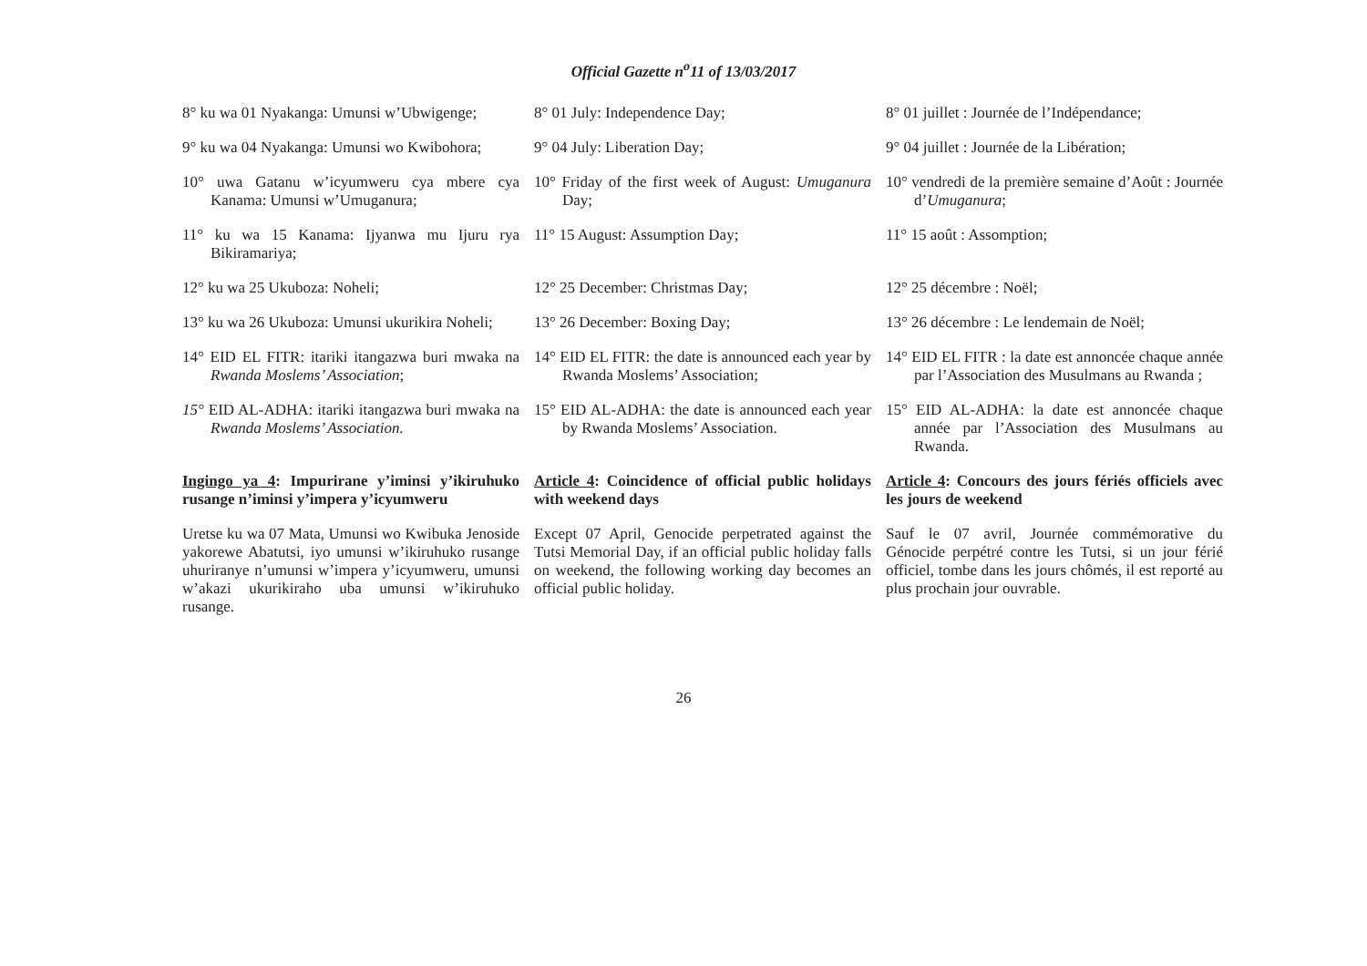Official Gazette n<sup>o</sup>11 of 13/03/2017
8° ku wa 01 Nyakanga: Umunsi w’Ubwigenge;
8° 01 July: Independence Day;
8° 01 juillet : Journée de l’Indépendance;
9° ku wa 04 Nyakanga: Umunsi wo Kwibohora;
9° 04 July: Liberation Day;
9° 04 juillet : Journée de la Libération;
10° uwa Gatanu w’icyumweru cya mbere cya Kanama: Umunsi w’Umuganura;
10° Friday of the first week of August: Umuganura Day;
10° vendredi de la première semaine d’Août : Journée d’Umuganura;
11° ku wa 15 Kanama: Ijyanwa mu Ijuru rya Bikiramariya;
11° 15 August: Assumption Day;
11° 15 août : Assomption;
12° ku wa 25 Ukuboza: Noheli;
12° 25 December: Christmas Day;
12° 25 décembre : Noël;
13° ku wa 26 Ukuboza: Umunsi ukurikira Noheli;
13° 26 December: Boxing Day;
13° 26 décembre : Le lendemain de Noël;
14° EID EL FITR: itariki itangazwa buri mwaka na Rwanda Moslems’ Association;
14° EID EL FITR: the date is announced each year by Rwanda Moslems’ Association;
14° EID EL FITR : la date est annoncée chaque année par l’Association des Musulmans au Rwanda ;
15° EID AL-ADHA: itariki itangazwa buri mwaka na Rwanda Moslems’ Association.
15° EID AL-ADHA: the date is announced each year by Rwanda Moslems’ Association.
15° EID AL-ADHA: la date est annoncée chaque année par l’Association des Musulmans au Rwanda.
Ingingo ya 4: Impurirane y’iminsi y’ikiruhuko rusange n’iminsi y’impera y’icyumweru
Article 4: Coincidence of official public holidays with weekend days
Article 4: Concours des jours fériés officiels avec les jours de weekend
Uretse ku wa 07 Mata, Umunsi wo Kwibuka Jenoside yakorewe Abatutsi, iyo umunsi w’ikiruhuko rusange uhuriranye n’umunsi w’impera y’icyumweru, umunsi w’akazi ukurikiraho uba umunsi w’ikiruhuko rusange.
Except 07 April, Genocide perpetrated against the Tutsi Memorial Day, if an official public holiday falls on weekend, the following working day becomes an official public holiday.
Sauf le 07 avril, Journée commémorative du Génocide perpétré contre les Tutsi, si un jour férié officiel, tombe dans les jours chômés, il est reporté au plus prochain jour ouvrable.
26